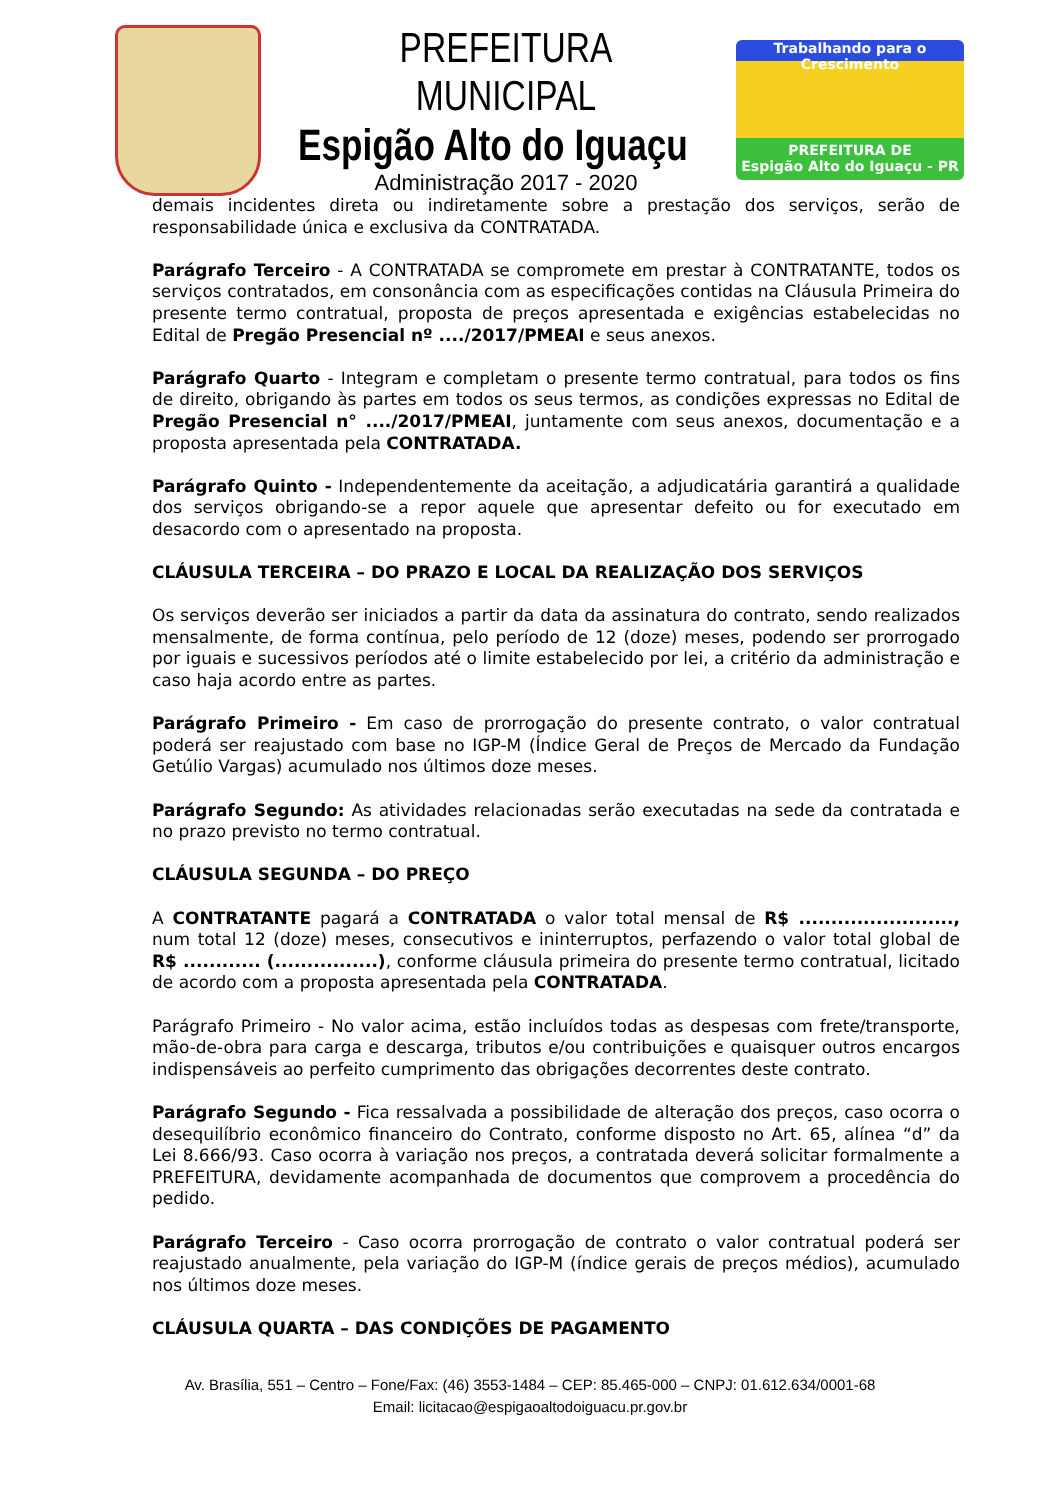PREFEITURA MUNICIPAL
Espigão Alto do Iguaçu
Administração 2017 - 2020
Trabalhando para o Crescimento
PREFEITURA DE
Espigão Alto do Iguaçu - PR
demais incidentes direta ou indiretamente sobre a prestação dos serviços, serão de responsabilidade única e exclusiva da CONTRATADA.
Parágrafo Terceiro - A CONTRATADA se compromete em prestar à CONTRATANTE, todos os serviços contratados, em consonância com as especificações contidas na Cláusula Primeira do presente termo contratual, proposta de preços apresentada e exigências estabelecidas no Edital de Pregão Presencial nº ..../2017/PMEAI e seus anexos.
Parágrafo Quarto - Integram e completam o presente termo contratual, para todos os fins de direito, obrigando às partes em todos os seus termos, as condições expressas no Edital de Pregão Presencial n° ..../2017/PMEAI, juntamente com seus anexos, documentação e a proposta apresentada pela CONTRATADA.
Parágrafo Quinto - Independentemente da aceitação, a adjudicatária garantirá a qualidade dos serviços obrigando-se a repor aquele que apresentar defeito ou for executado em desacordo com o apresentado na proposta.
CLÁUSULA TERCEIRA – DO PRAZO E LOCAL DA REALIZAÇÃO DOS SERVIÇOS
Os serviços deverão ser iniciados a partir da data da assinatura do contrato, sendo realizados mensalmente, de forma contínua, pelo período de 12 (doze) meses, podendo ser prorrogado por iguais e sucessivos períodos até o limite estabelecido por lei, a critério da administração e caso haja acordo entre as partes.
Parágrafo Primeiro - Em caso de prorrogação do presente contrato, o valor contratual poderá ser reajustado com base no IGP-M (Índice Geral de Preços de Mercado da Fundação Getúlio Vargas) acumulado nos últimos doze meses.
Parágrafo Segundo: As atividades relacionadas serão executadas na sede da contratada e no prazo previsto no termo contratual.
CLÁUSULA SEGUNDA – DO PREÇO
A CONTRATANTE pagará a CONTRATADA o valor total mensal de R$ ........................, num total 12 (doze) meses, consecutivos e ininterruptos, perfazendo o valor total global de R$ ............ (................), conforme cláusula primeira do presente termo contratual, licitado de acordo com a proposta apresentada pela CONTRATADA.
Parágrafo Primeiro - No valor acima, estão incluídos todas as despesas com frete/transporte, mão-de-obra para carga e descarga, tributos e/ou contribuições e quaisquer outros encargos indispensáveis ao perfeito cumprimento das obrigações decorrentes deste contrato.
Parágrafo Segundo - Fica ressalvada a possibilidade de alteração dos preços, caso ocorra o desequilíbrio econômico financeiro do Contrato, conforme disposto no Art. 65, alínea “d” da Lei 8.666/93. Caso ocorra à variação nos preços, a contratada deverá solicitar formalmente a PREFEITURA, devidamente acompanhada de documentos que comprovem a procedência do pedido.
Parágrafo Terceiro - Caso ocorra prorrogação de contrato o valor contratual poderá ser reajustado anualmente, pela variação do IGP-M (índice gerais de preços médios), acumulado nos últimos doze meses.
CLÁUSULA QUARTA – DAS CONDIÇÕES DE PAGAMENTO
Av. Brasília, 551 – Centro – Fone/Fax: (46) 3553-1484 – CEP: 85.465-000 – CNPJ: 01.612.634/0001-68
Email: licitacao@espigaoaltodoiguacu.pr.gov.br